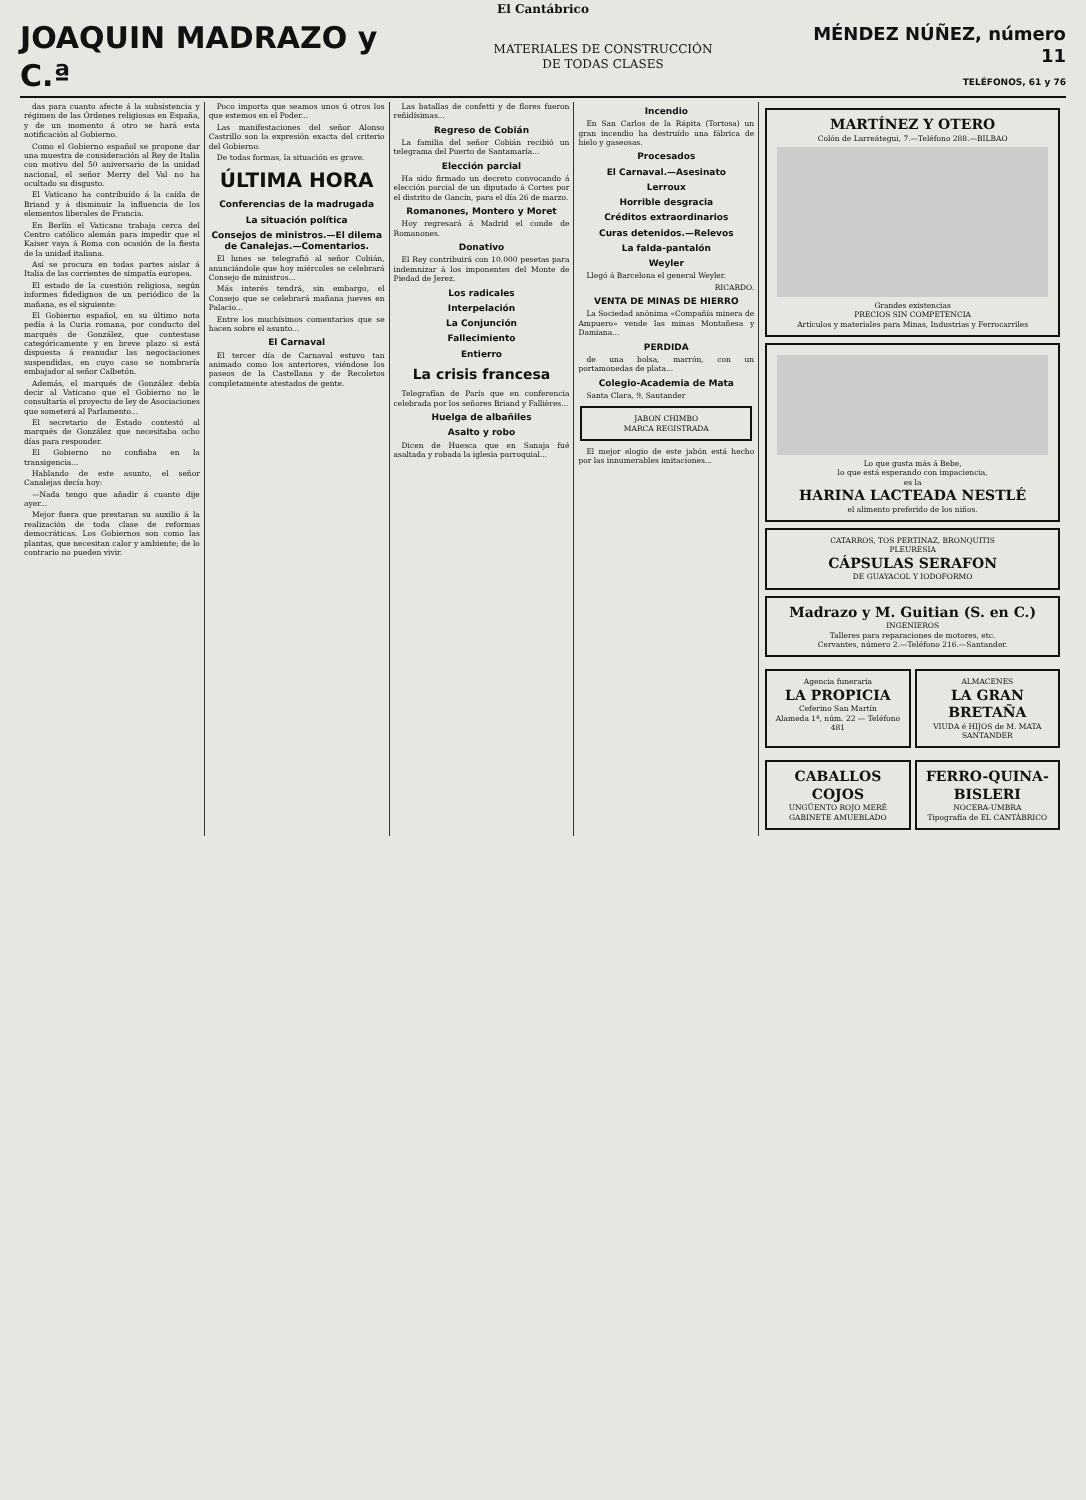El Cantábrico
JOAQUIN MADRAZO y C.ª
MATERIALES DE CONSTRUCCIÓN
DE TODAS CLASES
MÉNDEZ NÚÑEZ, número 11
TELÉFONOS, 61 y 76
das para cuanto afecte á la subsistencia y régimen de las Órdenes religiosas en España, y de un momento á otro se hará esta notificación al Gobierno.
Como el Gobierno español se propone dar una muestra de consideración al Rey de Italia con motivo del 50 aniversario de la unidad nacional, el señor Merry del Val no ha ocultado su disgusto.
El Vaticano ha contribuído á la caída de Briand y á disminuir la influencia de los elementos liberales de Francia.
En Berlín el Vaticano trabaja cerca del Centro católico alemán para impedir que el Kaiser vaya á Roma con ocasión de la fiesta de la unidad italiana.
Así se procura en todas partes aislar á Italia de las corrientes de simpatía europea.
El estado de la cuestión religiosa, según informes fidedignos de un periódico de la mañana, es el siguiente:
El Gobierno español, en su último nota pedía á la Curia romana, por conducto del marqués de González, que contestase categóricamente y en breve plazo si está dispuesta á reanudar las negociaciones suspendidas, en cuyo caso se nombraría embajador al señor Calbetón.
Además, el marqués de González debía decir al Vaticano que el Gobierno no le consultaría el proyecto de ley de Asociaciones que someterá al Parlamento...
El secretario de Estado contestó al marqués de González que necesitaba ocho días para responder.
El Gobierno no confiaba en la transigencia...
Hablando de este asunto, el señor Canalejas decía hoy:
—Nada tengo que añadir á cuanto dije ayer...
Mejor fuera que prestaran su auxilio á la realización de toda clase de reformas democráticas. Los Gobiernos son como las plantas, que necesitan calor y ambiente; de lo contrario no pueden vivir.
Poco importa que seamos unos ú otros los que estemos en el Poder...
Las manifestaciones del señor Alonso Castrillo son la expresión exacta del criterio del Gobierno.
De todas formas, la situación es grave.
ÚLTIMA HORA
Conferencias de la madrugada
La situación política
Consejos de ministros.—El dilema de Canalejas.—Comentarios.
El lunes se telegrafió al señor Cobián, anunciándole que hoy miércoles se celebrará Consejo de ministros...
Más interés tendrá, sin embargo, el Consejo que se celebrará mañana jueves en Palacio...
Entre los muchísimos comentarios que se hacen sobre el asunto...
El Carnaval
El tercer día de Carnaval estuvo tan animado como los anteriores, viéndose los paseos de la Castellana y de Recoletos completamente atestados de gente.
Las batallas de confetti y de flores fueron reñidísimas...
Regreso de Cobián
La familia del señor Cobián recibió un telegrama del Puerto de Santamaría...
Elección parcial
Ha sido firmado un decreto convocando á elección parcial de un diputado á Cortes por el distrito de Gancín, para el día 26 de marzo.
Romanones, Montero y Moret
Hoy regresará á Madrid el conde de Romanones.
Donativo
El Rey contribuirá con 10.000 pesetas para indemnizar á los imponentes del Monte de Piedad de Jerez.
Los radicales
Interpelación
La Conjunción
Fallecimiento
Entierro
La crisis francesa
Telegrafían de París que en conferencia celebrada por los señores Briand y Fallières...
Huelga de albañiles
Asalto y robo
Dicen de Huesca que en Sanaja fué asaltada y robada la iglesia parroquial...
Incendio
En San Carlos de la Rápita (Tortosa) un gran incendio ha destruído una fábrica de hielo y gaseosas.
Procesados
El Carnaval.—Asesinato
Lerroux
Horrible desgracia
Créditos extraordinarios
Curas detenidos.—Relevos
La falda-pantalón
Weyler
Llegó á Barcelona el general Weyler.
RICARDO.
VENTA DE MINAS DE HIERRO
La Sociedad anónima «Compañía minera de Ampuero» vende las minas Montañesa y Damiana...
PERDIDA
de una bolsa, marrón, con un portamonedas de plata...
Colegio-Academia de Mata
Santa Clara, 9, Santander
JABON CHIMBO
MARCA REGISTRADA
El mejor elogio de este jabón está hecho por las innumerables imitaciones...
MARTÍNEZ Y OTERO
Colón de Larreátegui, 7.—Teléfono 288.—BILBAO
Grandes existencias
PRECIOS SIN COMPETENCIA
Artículos y materiales para Minas, Industrias y Ferrocarriles
Lo que gusta más á Bebe,
lo que está esperando con impaciencia,
es la
HARINA LACTEADA NESTLÉ
el alimento preferido de los niños.
CATARROS, TOS PERTINAZ, BRONQUITIS
PLEURESIA
CÁPSULAS SERAFON
DE GUAYACOL Y IODOFORMO
Madrazo y M. Guitian (S. en C.)
INGENIEROS
Talleres para reparaciones de motores, etc.
Cervantes, número 2.—Teléfono 216.—Santander.
Agencia funeraria
LA PROPICIA
Ceferino San Martín
Alameda 1ª, núm. 22 — Teléfono 481
ALMACENES
LA GRAN BRETAÑA
VIUDA é HIJOS de M. MATA
SANTANDER
CABALLOS COJOS
UNGÜENTO ROJO MERÉ
GABINETE AMUEBLADO
FERRO-QUINA-BISLERI
NOCERA-UMBRA
Tipografía de EL CANTÁBRICO